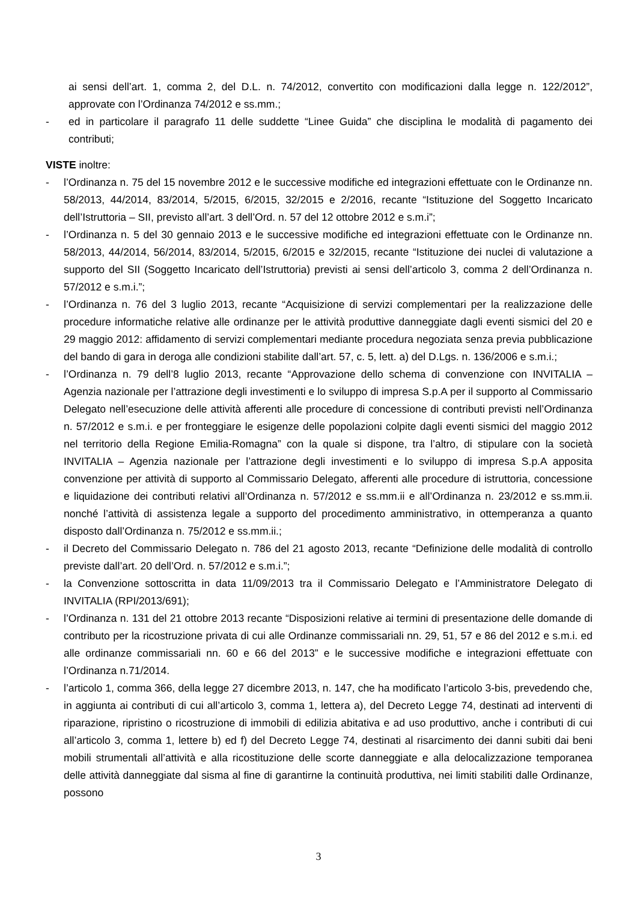ai sensi dell’art. 1, comma 2, del D.L. n. 74/2012, convertito con modificazioni dalla legge n. 122/2012”, approvate con l’Ordinanza 74/2012 e ss.mm.;
- ed in particolare il paragrafo 11 delle suddette “Linee Guida” che disciplina le modalità di pagamento dei contributi;
VISTE inoltre:
- l’Ordinanza n. 75 del 15 novembre 2012 e le successive modifiche ed integrazioni effettuate con le Ordinanze nn. 58/2013, 44/2014, 83/2014, 5/2015, 6/2015, 32/2015 e 2/2016, recante “Istituzione del Soggetto Incaricato dell’Istruttoria – SII, previsto all’art. 3 dell’Ord. n. 57 del 12 ottobre 2012 e s.m.i”;
- l’Ordinanza n. 5 del 30 gennaio 2013 e le successive modifiche ed integrazioni effettuate con le Ordinanze nn. 58/2013, 44/2014, 56/2014, 83/2014, 5/2015, 6/2015 e 32/2015, recante “Istituzione dei nuclei di valutazione a supporto del SII (Soggetto Incaricato dell’Istruttoria) previsti ai sensi dell’articolo 3, comma 2 dell’Ordinanza n. 57/2012 e s.m.i.”;
- l’Ordinanza n. 76 del 3 luglio 2013, recante “Acquisizione di servizi complementari per la realizzazione delle procedure informatiche relative alle ordinanze per le attività produttive danneggiate dagli eventi sismici del 20 e 29 maggio 2012: affidamento di servizi complementari mediante procedura negoziata senza previa pubblicazione del bando di gara in deroga alle condizioni stabilite dall’art. 57, c. 5, lett. a) del D.Lgs. n. 136/2006 e s.m.i.;
- l’Ordinanza n. 79 dell’8 luglio 2013, recante “Approvazione dello schema di convenzione con INVITALIA – Agenzia nazionale per l’attrazione degli investimenti e lo sviluppo di impresa S.p.A per il supporto al Commissario Delegato nell’esecuzione delle attività afferenti alle procedure di concessione di contributi previsti nell’Ordinanza n. 57/2012 e s.m.i. e per fronteggiare le esigenze delle popolazioni colpite dagli eventi sismici del maggio 2012 nel territorio della Regione Emilia-Romagna” con la quale si dispone, tra l’altro, di stipulare con la società INVITALIA – Agenzia nazionale per l’attrazione degli investimenti e lo sviluppo di impresa S.p.A apposita convenzione per attività di supporto al Commissario Delegato, afferenti alle procedure di istruttoria, concessione e liquidazione dei contributi relativi all’Ordinanza n. 57/2012 e ss.mm.ii e all’Ordinanza n. 23/2012 e ss.mm.ii. nonché l’attività di assistenza legale a supporto del procedimento amministrativo, in ottemperanza a quanto disposto dall’Ordinanza n. 75/2012 e ss.mm.ii.;
- il Decreto del Commissario Delegato n. 786 del 21 agosto 2013, recante “Definizione delle modalità di controllo previste dall’art. 20 dell’Ord. n. 57/2012 e s.m.i.”;
- la Convenzione sottoscritta in data 11/09/2013 tra il Commissario Delegato e l’Amministratore Delegato di INVITALIA (RPI/2013/691);
- l’Ordinanza n. 131 del 21 ottobre 2013 recante “Disposizioni relative ai termini di presentazione delle domande di contributo per la ricostruzione privata di cui alle Ordinanze commissariali nn. 29, 51, 57 e 86 del 2012 e s.m.i. ed alle ordinanze commissariali nn. 60 e 66 del 2013” e le successive modifiche e integrazioni effettuate con l’Ordinanza n.71/2014.
- l’articolo 1, comma 366, della legge 27 dicembre 2013, n. 147, che ha modificato l’articolo 3-bis, prevedendo che, in aggiunta ai contributi di cui all’articolo 3, comma 1, lettera a), del Decreto Legge 74, destinati ad interventi di riparazione, ripristino o ricostruzione di immobili di edilizia abitativa e ad uso produttivo, anche i contributi di cui all’articolo 3, comma 1, lettere b) ed f) del Decreto Legge 74, destinati al risarcimento dei danni subiti dai beni mobili strumentali all’attività e alla ricostituzione delle scorte danneggiate e alla delocalizzazione temporanea delle attività danneggiate dal sisma al fine di garantirne la continuità produttiva, nei limiti stabiliti dalle Ordinanze, possono
3